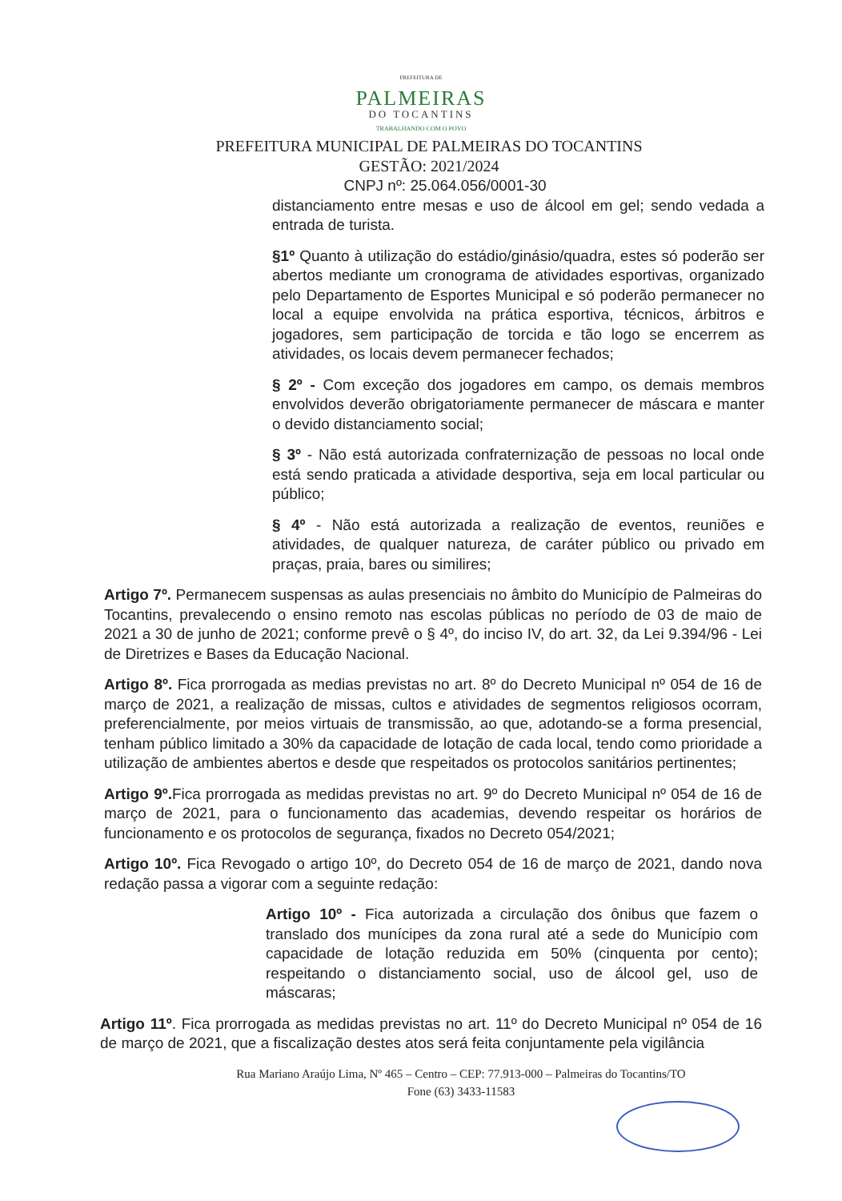PREFEITURA DE
PALMEIRAS
DO TOCANTINS
TRABALHANDO COM O POVO
PREFEITURA MUNICIPAL DE PALMEIRAS DO TOCANTINS
GESTÃO: 2021/2024
CNPJ nº: 25.064.056/0001-30
distanciamento entre mesas e uso de álcool em gel; sendo vedada a entrada de turista.
§1º Quanto à utilização do estádio/ginásio/quadra, estes só poderão ser abertos mediante um cronograma de atividades esportivas, organizado pelo Departamento de Esportes Municipal e só poderão permanecer no local a equipe envolvida na prática esportiva, técnicos, árbitros e jogadores, sem participação de torcida e tão logo se encerrem as atividades, os locais devem permanecer fechados;
§ 2º - Com exceção dos jogadores em campo, os demais membros envolvidos deverão obrigatoriamente permanecer de máscara e manter o devido distanciamento social;
§ 3º - Não está autorizada confraternização de pessoas no local onde está sendo praticada a atividade desportiva, seja em local particular ou público;
§ 4º - Não está autorizada a realização de eventos, reuniões e atividades, de qualquer natureza, de caráter público ou privado em praças, praia, bares ou similires;
Artigo 7º. Permanecem suspensas as aulas presenciais no âmbito do Município de Palmeiras do Tocantins, prevalecendo o ensino remoto nas escolas públicas no período de 03 de maio de 2021 a 30 de junho de 2021; conforme prevê o § 4º, do inciso IV, do art. 32, da Lei 9.394/96 - Lei de Diretrizes e Bases da Educação Nacional.
Artigo 8º. Fica prorrogada as medias previstas no art. 8º do Decreto Municipal nº 054 de 16 de março de 2021, a realização de missas, cultos e atividades de segmentos religiosos ocorram, preferencialmente, por meios virtuais de transmissão, ao que, adotando-se a forma presencial, tenham público limitado a 30% da capacidade de lotação de cada local, tendo como prioridade a utilização de ambientes abertos e desde que respeitados os protocolos sanitários pertinentes;
Artigo 9º. Fica prorrogada as medidas previstas no art. 9º do Decreto Municipal nº 054 de 16 de março de 2021, para o funcionamento das academias, devendo respeitar os horários de funcionamento e os protocolos de segurança, fixados no Decreto 054/2021;
Artigo 10º. Fica Revogado o artigo 10º, do Decreto 054 de 16 de março de 2021, dando nova redação passa a vigorar com a seguinte redação:
Artigo 10º - Fica autorizada a circulação dos ônibus que fazem o translado dos munícipes da zona rural até a sede do Município com capacidade de lotação reduzida em 50% (cinquenta por cento); respeitando o distanciamento social, uso de álcool gel, uso de máscaras;
Artigo 11º. Fica prorrogada as medidas previstas no art. 11º do Decreto Municipal nº 054 de 16 de março de 2021, que a fiscalização destes atos será feita conjuntamente pela vigilância
Rua Mariano Araújo Lima, Nº 465 – Centro – CEP: 77.913-000 – Palmeiras do Tocantins/TO
Fone (63) 3433-11583